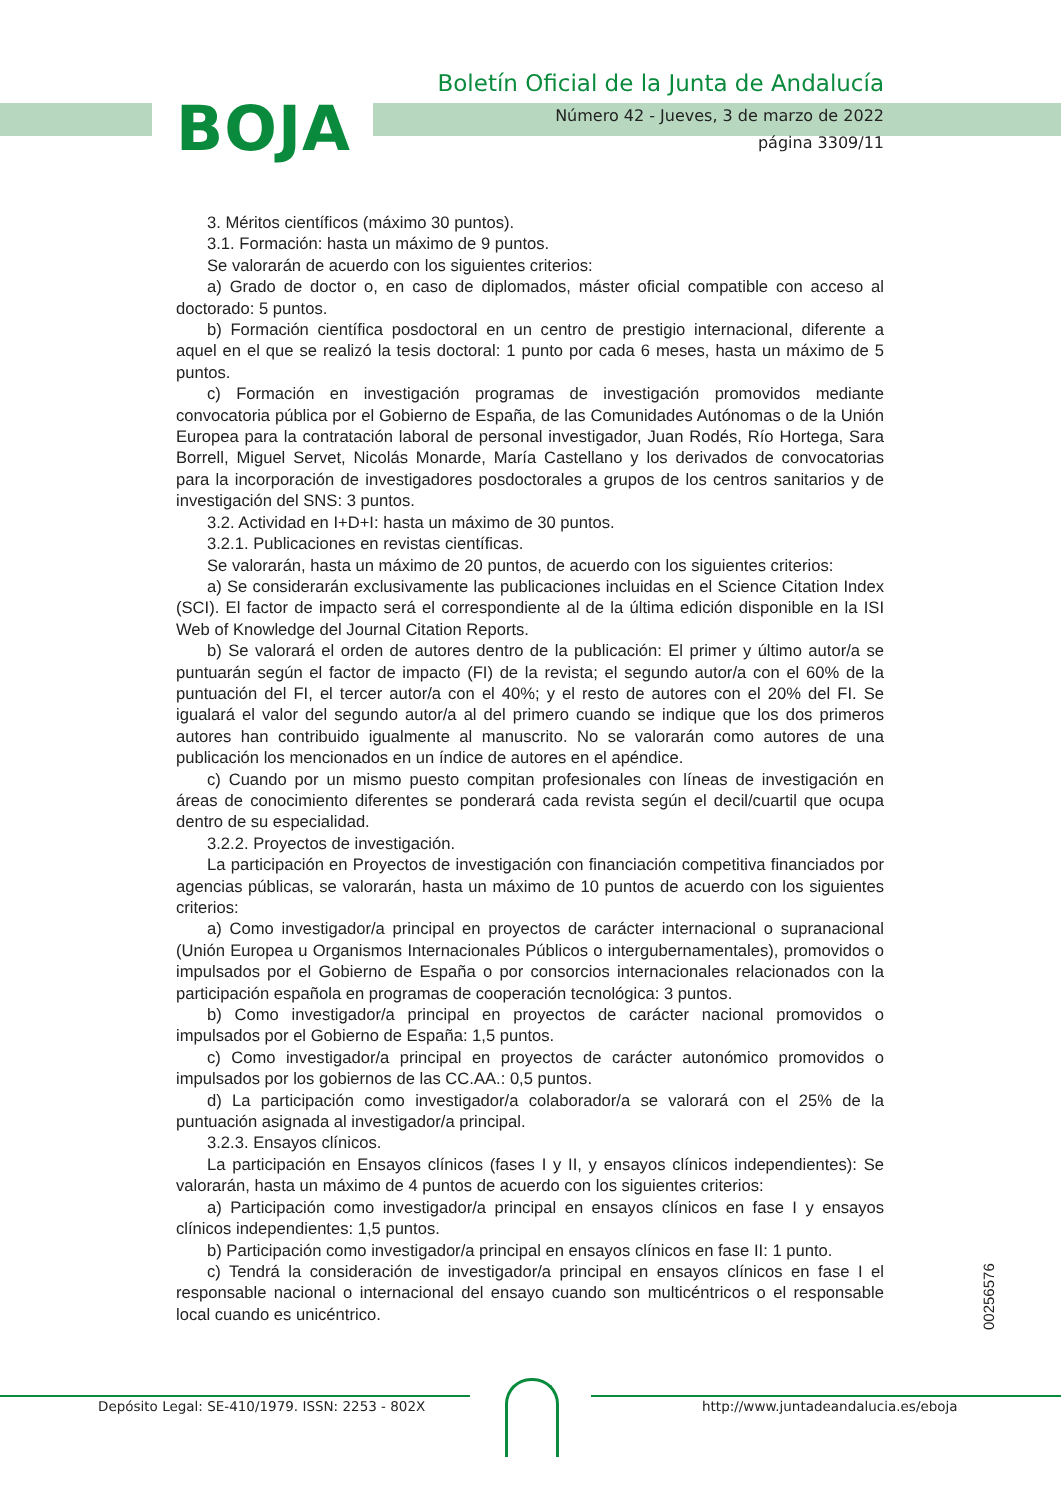BOJA
Boletín Oficial de la Junta de Andalucía
Número 42 - Jueves, 3 de marzo de 2022
página 3309/11
3. Méritos científicos (máximo 30 puntos).
3.1. Formación: hasta un máximo de 9 puntos.
Se valorarán de acuerdo con los siguientes criterios:
a) Grado de doctor o, en caso de diplomados, máster oficial compatible con acceso al doctorado: 5 puntos.
b) Formación científica posdoctoral en un centro de prestigio internacional, diferente a aquel en el que se realizó la tesis doctoral: 1 punto por cada 6 meses, hasta un máximo de 5 puntos.
c) Formación en investigación programas de investigación promovidos mediante convocatoria pública por el Gobierno de España, de las Comunidades Autónomas o de la Unión Europea para la contratación laboral de personal investigador, Juan Rodés, Río Hortega, Sara Borrell, Miguel Servet, Nicolás Monarde, María Castellano y los derivados de convocatorias para la incorporación de investigadores posdoctorales a grupos de los centros sanitarios y de investigación del SNS: 3 puntos.
3.2. Actividad en I+D+I: hasta un máximo de 30 puntos.
3.2.1. Publicaciones en revistas científicas.
Se valorarán, hasta un máximo de 20 puntos, de acuerdo con los siguientes criterios:
a) Se considerarán exclusivamente las publicaciones incluidas en el Science Citation Index (SCI). El factor de impacto será el correspondiente al de la última edición disponible en la ISI Web of Knowledge del Journal Citation Reports.
b) Se valorará el orden de autores dentro de la publicación: El primer y último autor/a se puntuarán según el factor de impacto (FI) de la revista; el segundo autor/a con el 60% de la puntuación del FI, el tercer autor/a con el 40%; y el resto de autores con el 20% del FI. Se igualará el valor del segundo autor/a al del primero cuando se indique que los dos primeros autores han contribuido igualmente al manuscrito. No se valorarán como autores de una publicación los mencionados en un índice de autores en el apéndice.
c) Cuando por un mismo puesto compitan profesionales con líneas de investigación en áreas de conocimiento diferentes se ponderará cada revista según el decil/cuartil que ocupa dentro de su especialidad.
3.2.2. Proyectos de investigación.
La participación en Proyectos de investigación con financiación competitiva financiados por agencias públicas, se valorarán, hasta un máximo de 10 puntos de acuerdo con los siguientes criterios:
a) Como investigador/a principal en proyectos de carácter internacional o supranacional (Unión Europea u Organismos Internacionales Públicos o intergubernamentales), promovidos o impulsados por el Gobierno de España o por consorcios internacionales relacionados con la participación española en programas de cooperación tecnológica: 3 puntos.
b) Como investigador/a principal en proyectos de carácter nacional promovidos o impulsados por el Gobierno de España: 1,5 puntos.
c) Como investigador/a principal en proyectos de carácter autonómico promovidos o impulsados por los gobiernos de las CC.AA.: 0,5 puntos.
d) La participación como investigador/a colaborador/a se valorará con el 25% de la puntuación asignada al investigador/a principal.
3.2.3. Ensayos clínicos.
La participación en Ensayos clínicos (fases I y II, y ensayos clínicos independientes): Se valorarán, hasta un máximo de 4 puntos de acuerdo con los siguientes criterios:
a) Participación como investigador/a principal en ensayos clínicos en fase I y ensayos clínicos independientes: 1,5 puntos.
b) Participación como investigador/a principal en ensayos clínicos en fase II: 1 punto.
c) Tendrá la consideración de investigador/a principal en ensayos clínicos en fase I el responsable nacional o internacional del ensayo cuando son multicéntricos o el responsable local cuando es unicéntrico.
00256576
Depósito Legal: SE-410/1979. ISSN: 2253 - 802X http://www.juntadeandalucia.es/eboja